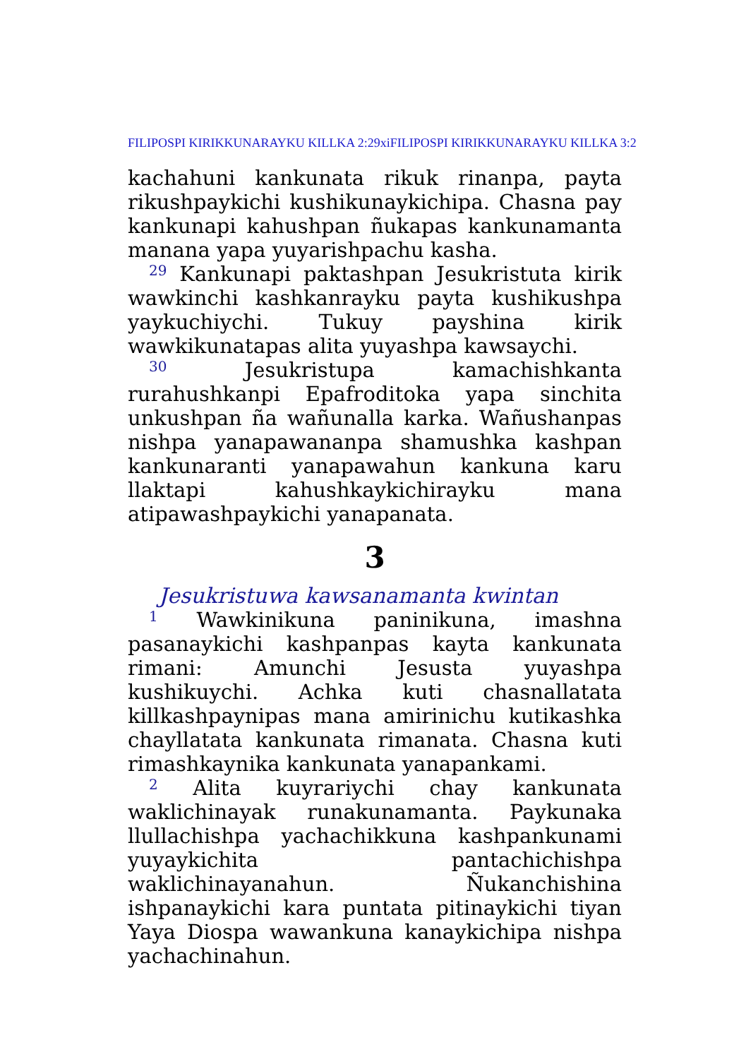FILIPOSPI KIRIKKUNARAYKU KILLKA 2:29xiFILIPOSPI KIRIKKUNARAYKU KILLKA 3:2
kachahuni kankunata rikuk rinanpa, payta rikushpaykichi kushikunaykichipa. Chasna pay kankunapi kahushpan ñukapas kankunamanta manana yapa yuyarishpachu kasha.
<sup>29</sup> Kankunapi paktashpan Jesukristuta kirik wawkinchi kashkanrayku payta kushikushpa yaykuchiychi. Tukuy payshina kirik wawkikunatapas alita yuyashpa kawsaychi.
<sup>30</sup> Jesukristupa kamachishkanta rurahushkanpi Epafroditoka yapa sinchita unkushpan ña wañunalla karka. Wañushanpas nishpa yanapawananpa shamushka kashpan kankunaranti yanapawahun kankuna karu llaktapi kahushkaykichirayku mana atipawashpaykichi yanapanata.
3
Jesukristuwa kawsanamanta kwintan
<sup>1</sup> Wawkinikuna paninikuna, imashna pasanaykichi kashpanpas kayta kankunata rimani: Amunchi Jesusta yuyashpa kushikuychi. Achka kuti chasnallatata killkashpaynipas mana amirinichu kutikashka chayllatata kankunata rimanata. Chasna kuti rimashkaynika kankunata yanapankami.
<sup>2</sup> Alita kuyrariychi chay kankunata waklichinayak runakunamanta. Paykunaka llullachishpa yachachikkuna kashpankunami yuyaykichita pantachichishpa waklichinayanahun. Ñukanchishina ishpanaykichi kara puntata pitinaykichi tiyan Yaya Diospa wawankuna kanaykichipa nishpa yachachinahun.